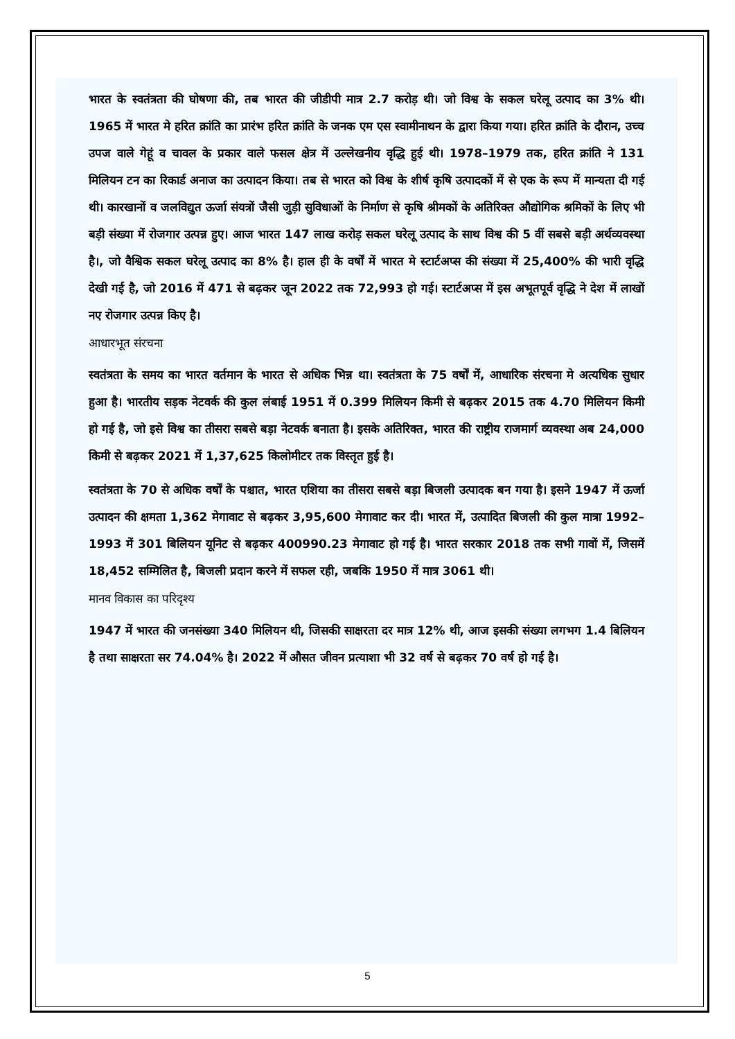भारत के स्वतंत्रता की घोषणा की, तब भारत की जीडीपी मात्र 2.7 करोड़ थी। जो विश्व के सकल घरेलू उत्पाद का 3% थी। 1965 में भारत मे हरित क्रांति का प्रारंभ हरित क्रांति के जनक एम एस स्वामीनाथन के द्वारा किया गया। हरित क्रांति के दौरान, उच्च उपज वाले गेहूं व चावल के प्रकार वाले फसल क्षेत्र में उल्लेखनीय वृद्धि हुई थी। 1978–1979 तक, हरित क्रांति ने 131 मिलियन टन का रिकार्ड अनाज का उत्पादन किया। तब से भारत को विश्व के शीर्ष कृषि उत्पादकों में से एक के रूप में मान्यता दी गई थी। कारखानों व जलविद्युत ऊर्जा संयत्रों जैसी जुड़ी सुविधाओं के निर्माण से कृषि श्रीमकों के अतिरिक्त औद्योगिक श्रमिकों के लिए भी बड़ी संख्या में रोजगार उत्पन्न हुए। आज भारत 147 लाख करोड़ सकल घरेलू उत्पाद के साथ विश्व की 5 वीं सबसे बड़ी अर्थव्यवस्था है।, जो वैश्विक सकल घरेलू उत्पाद का 8% है। हाल ही के वर्षों में भारत मे स्टार्टअप्स की संख्या में 25,400% की भारी वृद्धि देखी गई है, जो 2016 में 471 से बढ़कर जून 2022 तक 72,993 हो गई। स्टार्टअप्स में इस अभूतपूर्व वृद्धि ने देश में लाखों नए रोजगार उत्पन्न किए है।
आधारभूत संरचना
स्वतंत्रता के समय का भारत वर्तमान के भारत से अधिक भिन्न था। स्वतंत्रता के 75 वर्षों में, आधारिक संरचना मे अत्यधिक सुधार हुआ है। भारतीय सड़क नेटवर्क की कुल लंबाई 1951 में 0.399 मिलियन किमी से बढ़कर 2015 तक 4.70 मिलियन किमी हो गई है, जो इसे विश्व का तीसरा सबसे बड़ा नेटवर्क बनाता है। इसके अतिरिक्त, भारत की राष्ट्रीय राजमार्ग व्यवस्था अब 24,000 किमी से बढ़कर 2021 में 1,37,625 किलोमीटर तक विस्तृत हुई है।
स्वतंत्रता के 70 से अधिक वर्षों के पश्चात, भारत एशिया का तीसरा सबसे बड़ा बिजली उत्पादक बन गया है। इसने 1947 में ऊर्जा उत्पादन की क्षमता 1,362 मेगावाट से बढ़कर 3,95,600 मेगावाट कर दी। भारत में, उत्पादित बिजली की कुल मात्रा 1992–1993 में 301 बिलियन यूनिट से बढ़कर 400990.23 मेगावाट हो गई है। भारत सरकार 2018 तक सभी गावों में, जिसमें 18,452 सम्मिलित है, बिजली प्रदान करने में सफल रही, जबकि 1950 में मात्र 3061 थी।
मानव विकास का परिदृश्य
1947 में भारत की जनसंख्या 340 मिलियन थी, जिसकी साक्षरता दर मात्र 12% थी, आज इसकी संख्या लगभग 1.4 बिलियन है तथा साक्षरता सर 74.04% है। 2022 में औसत जीवन प्रत्याशा भी 32 वर्ष से बढ़कर 70 वर्ष हो गई है।
5